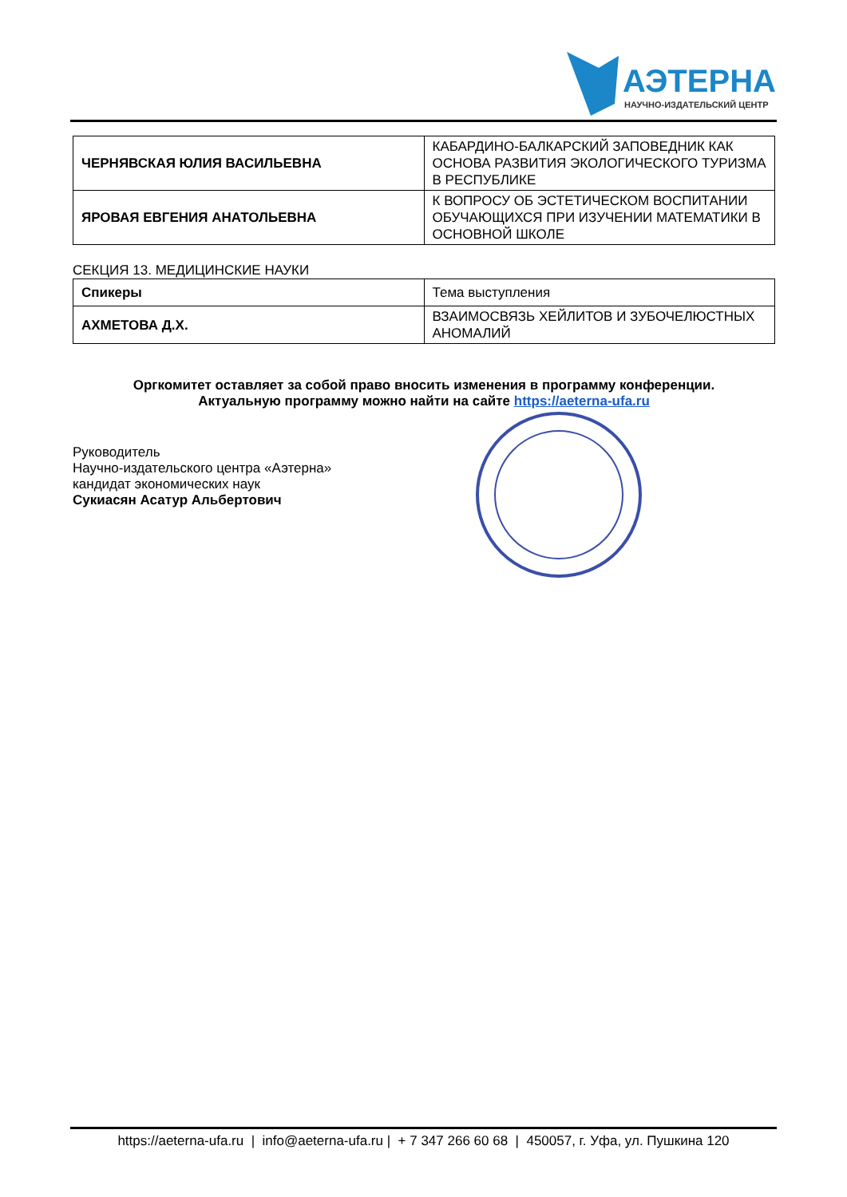АЭТЕРНА
НАУЧНО-ИЗДАТЕЛЬСКИЙ ЦЕНТР
| ЧЕРНЯВСКАЯ ЮЛИЯ ВАСИЛЬЕВНА | КАБАРДИНО-БАЛКАРСКИЙ ЗАПОВЕДНИК КАК ОСНОВА РАЗВИТИЯ ЭКОЛОГИЧЕСКОГО ТУРИЗМА В РЕСПУБЛИКЕ |
| ЯРОВАЯ ЕВГЕНИЯ АНАТОЛЬЕВНА | К ВОПРОСУ ОБ ЭСТЕТИЧЕСКОМ ВОСПИТАНИИ ОБУЧАЮЩИХСЯ ПРИ ИЗУЧЕНИИ МАТЕМАТИКИ В ОСНОВНОЙ ШКОЛЕ |
СЕКЦИЯ 13. МЕДИЦИНСКИЕ НАУКИ
| Спикеры | Тема выступления |
| АХМЕТОВА Д.Х. | ВЗАИМОСВЯЗЬ ХЕЙЛИТОВ И ЗУБОЧЕЛЮСТНЫХ АНОМАЛИЙ |
Оргкомитет оставляет за собой право вносить изменения в программу конференции.
Актуальную программу можно найти на сайте https://aeterna-ufa.ru
Руководитель
Научно-издательского центра «Аэтерна»
кандидат экономических наук
Сукиасян Асатур Альбертович
https://aeterna-ufa.ru | info@aeterna-ufa.ru | + 7 347 266 60 68 | 450057, г. Уфа, ул. Пушкина 120